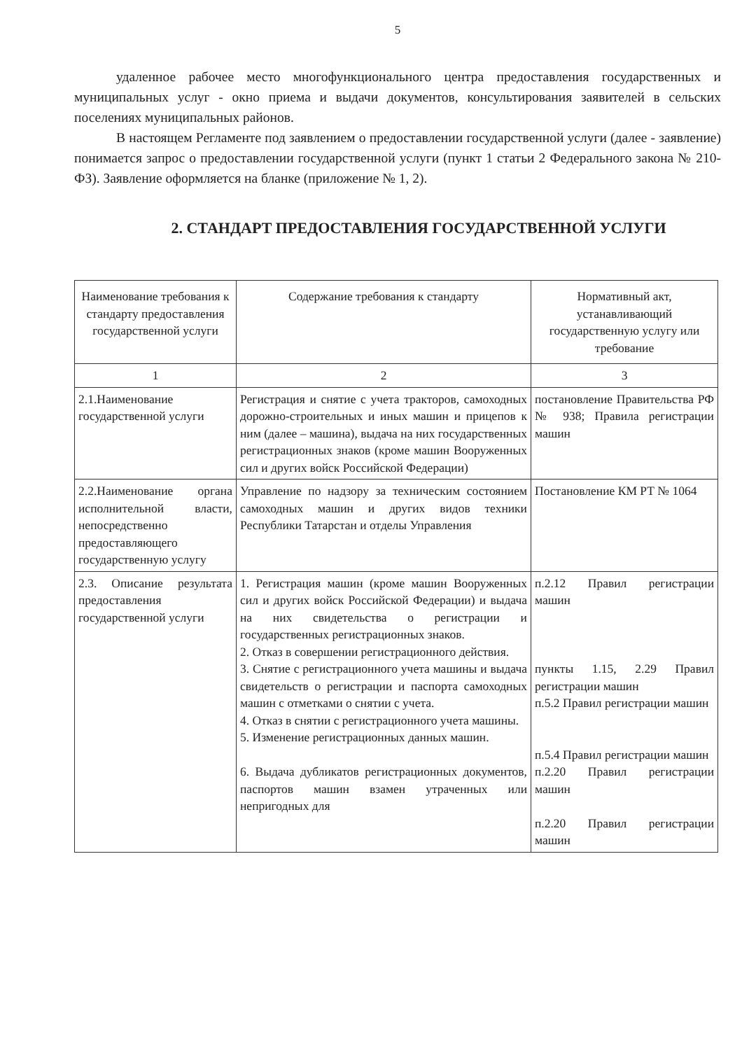5
удаленное рабочее место многофункционального центра предоставления государственных и муниципальных услуг - окно приема и выдачи документов, консультирования заявителей в сельских поселениях муниципальных районов.
В настоящем Регламенте под заявлением о предоставлении государственной услуги (далее - заявление) понимается запрос о предоставлении государственной услуги (пункт 1 статьи 2 Федерального закона № 210-ФЗ). Заявление оформляется на бланке (приложение № 1, 2).
2. СТАНДАРТ ПРЕДОСТАВЛЕНИЯ ГОСУДАРСТВЕННОЙ УСЛУГИ
| Наименование требования к стандарту предоставления государственной услуги | Содержание требования к стандарту | Нормативный акт, устанавливающий государственную услугу или требование |
| --- | --- | --- |
| 1 | 2 | 3 |
| 2.1.Наименование государственной услуги | Регистрация и снятие с учета тракторов, самоходных дорожно-строительных и иных машин и прицепов к ним (далее – машина), выдача на них государственных регистрационных знаков (кроме машин Вооруженных сил и других войск Российской Федерации) | постановление Правительства РФ № 938; Правила регистрации машин |
| 2.2.Наименование органа исполнительной власти, непосредственно предоставляющего государственную услугу | Управление по надзору за техническим состоянием самоходных машин и других видов техники Республики Татарстан и отделы Управления | Постановление КМ РТ № 1064 |
| 2.3. Описание результата предоставления государственной услуги | 1. Регистрация машин (кроме машин Вооруженных сил и других войск Российской Федерации) и выдача на них свидетельства о регистрации и государственных регистрационных знаков. 2. Отказ в совершении регистрационного действия. 3. Снятие с регистрационного учета машины и выдача свидетельств о регистрации и паспорта самоходных машин с отметками о снятии с учета. 4. Отказ в снятии с регистрационного учета машины. 5. Изменение регистрационных данных машин. 6. Выдача дубликатов регистрационных документов, паспортов машин взамен утраченных или непригодных для | п.2.12 Правил регистрации машин пункты 1.15, 2.29 Правил регистрации машин п.5.2 Правил регистрации машин п.5.4 Правил регистрации машин п.2.20 Правил регистрации машин п.2.20 Правил регистрации машин |